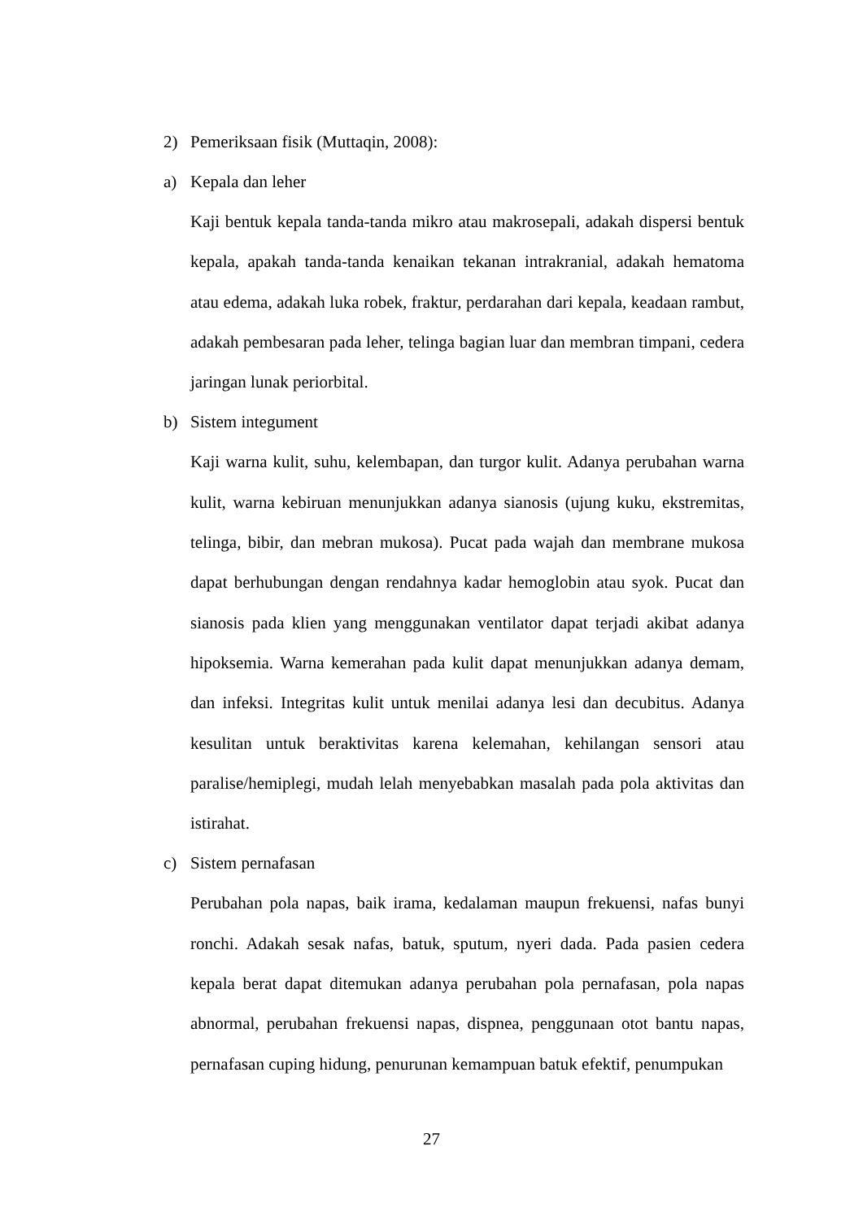2) Pemeriksaan fisik (Muttaqin, 2008):
a) Kepala dan leher
Kaji bentuk kepala tanda-tanda mikro atau makrosepali, adakah dispersi bentuk kepala, apakah tanda-tanda kenaikan tekanan intrakranial, adakah hematoma atau edema, adakah luka robek, fraktur, perdarahan dari kepala, keadaan rambut, adakah pembesaran pada leher, telinga bagian luar dan membran timpani, cedera jaringan lunak periorbital.
b) Sistem integument
Kaji warna kulit, suhu, kelembapan, dan turgor kulit. Adanya perubahan warna kulit, warna kebiruan menunjukkan adanya sianosis (ujung kuku, ekstremitas, telinga, bibir, dan mebran mukosa). Pucat pada wajah dan membrane mukosa dapat berhubungan dengan rendahnya kadar hemoglobin atau syok. Pucat dan sianosis pada klien yang menggunakan ventilator dapat terjadi akibat adanya hipoksemia. Warna kemerahan pada kulit dapat menunjukkan adanya demam, dan infeksi. Integritas kulit untuk menilai adanya lesi dan decubitus. Adanya kesulitan untuk beraktivitas karena kelemahan, kehilangan sensori atau paralise/hemiplegi, mudah lelah menyebabkan masalah pada pola aktivitas dan istirahat.
c) Sistem pernafasan
Perubahan pola napas, baik irama, kedalaman maupun frekuensi, nafas bunyi ronchi. Adakah sesak nafas, batuk, sputum, nyeri dada. Pada pasien cedera kepala berat dapat ditemukan adanya perubahan pola pernafasan, pola napas abnormal, perubahan frekuensi napas, dispnea, penggunaan otot bantu napas, pernafasan cuping hidung, penurunan kemampuan batuk efektif, penumpukan
27